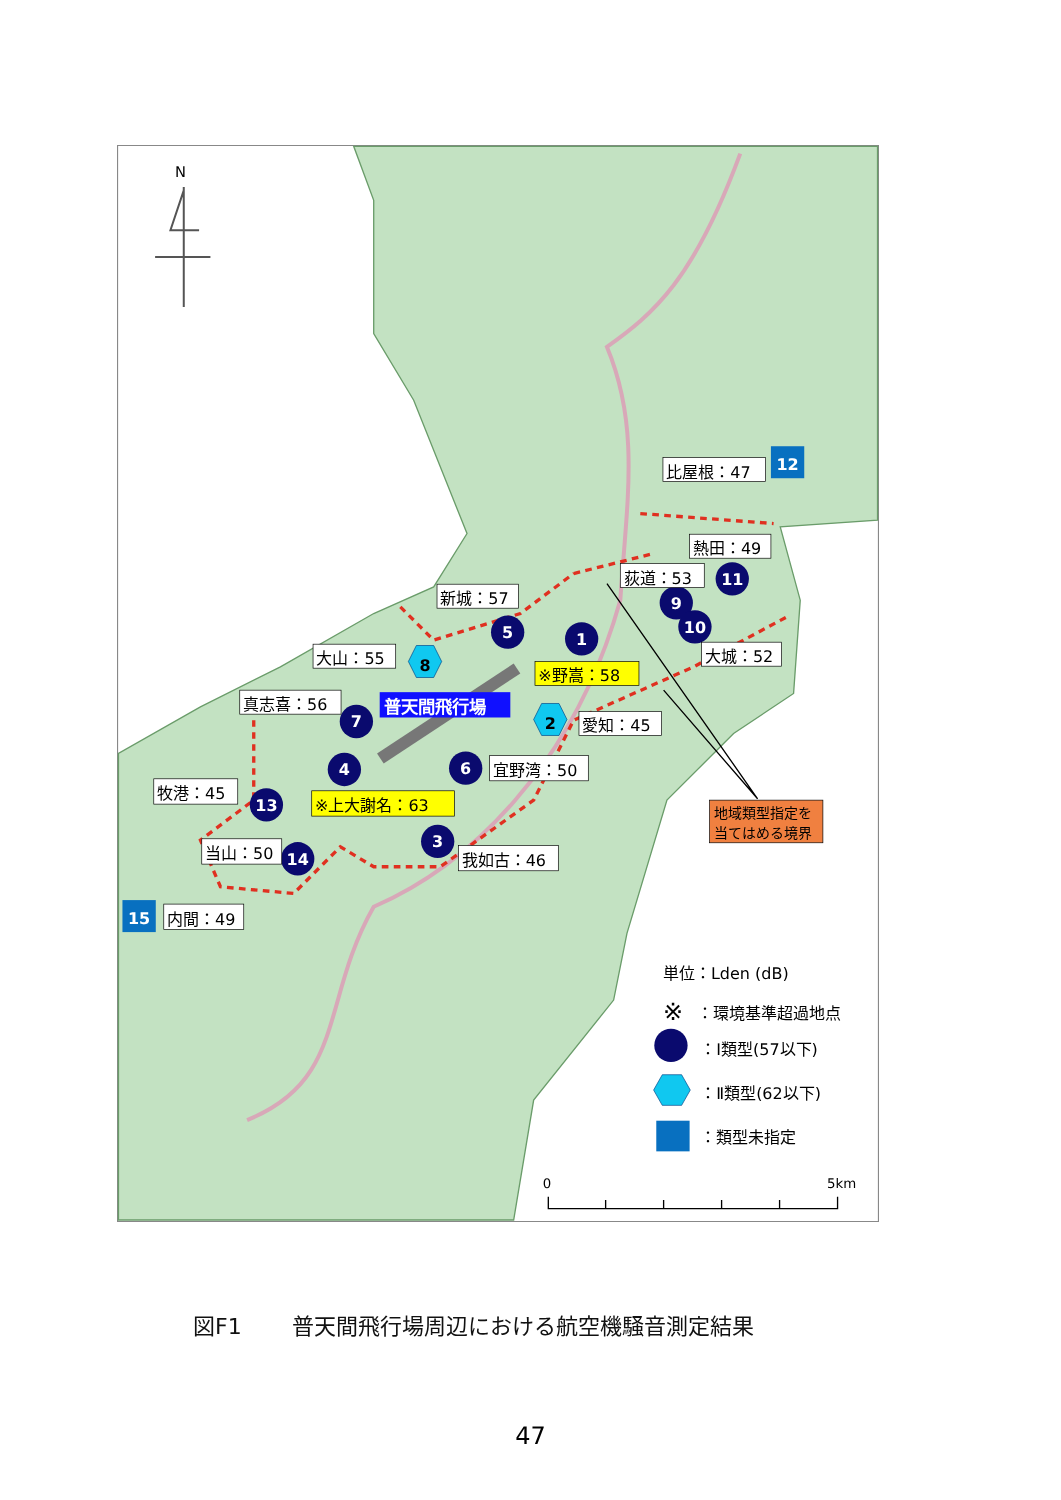1
3
4
5
6
7
9
10
11
13
14
8
2
12
15
比屋根：47
熱田：49
荻道：53
新城：57
大山：55
大城：52
※野嵩：58
真志喜：56
普天間飛行場
愛知：45
宜野湾：50
牧港：45
※上大謝名：63
当山：50
我如古：46
内間：49
地域類型指定を
当てはめる境界
N
単位：Lden (dB)
※
：環境基準超過地点
：Ⅰ類型(57以下)
：Ⅱ類型(62以下)
：類型未指定
0
5km
図F1 普天間飛行場周辺における航空機騒音測定結果
47